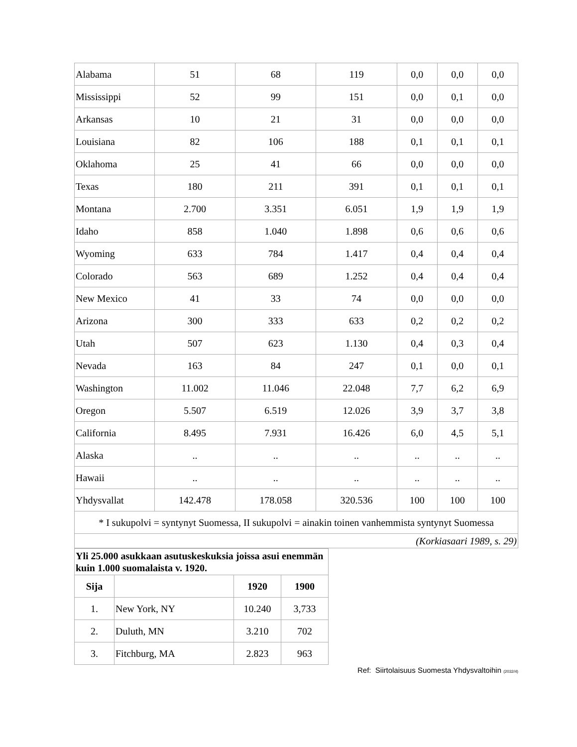| Alabama | 51 | 68 | 119 | 0,0 | 0,0 | 0,0 |
| Mississippi | 52 | 99 | 151 | 0,0 | 0,1 | 0,0 |
| Arkansas | 10 | 21 | 31 | 0,0 | 0,0 | 0,0 |
| Louisiana | 82 | 106 | 188 | 0,1 | 0,1 | 0,1 |
| Oklahoma | 25 | 41 | 66 | 0,0 | 0,0 | 0,0 |
| Texas | 180 | 211 | 391 | 0,1 | 0,1 | 0,1 |
| Montana | 2.700 | 3.351 | 6.051 | 1,9 | 1,9 | 1,9 |
| Idaho | 858 | 1.040 | 1.898 | 0,6 | 0,6 | 0,6 |
| Wyoming | 633 | 784 | 1.417 | 0,4 | 0,4 | 0,4 |
| Colorado | 563 | 689 | 1.252 | 0,4 | 0,4 | 0,4 |
| New Mexico | 41 | 33 | 74 | 0,0 | 0,0 | 0,0 |
| Arizona | 300 | 333 | 633 | 0,2 | 0,2 | 0,2 |
| Utah | 507 | 623 | 1.130 | 0,4 | 0,3 | 0,4 |
| Nevada | 163 | 84 | 247 | 0,1 | 0,0 | 0,1 |
| Washington | 11.002 | 11.046 | 22.048 | 7,7 | 6,2 | 6,9 |
| Oregon | 5.507 | 6.519 | 12.026 | 3,9 | 3,7 | 3,8 |
| California | 8.495 | 7.931 | 16.426 | 6,0 | 4,5 | 5,1 |
| Alaska | .. | .. | .. | .. | .. | .. |
| Hawaii | .. | .. | .. | .. | .. | .. |
| Yhdysvallat | 142.478 | 178.058 | 320.536 | 100 | 100 | 100 |
| * I sukupolvi = syntynyt Suomessa, II sukupolvi = ainakin toinen vanhemmista syntynyt Suomessa | | | | | | |
| (Korkiasaari 1989, s. 29) | | | | | | |
| Yli 25.000 asukkaan asutuskeskuksia joissa asui enemmän kuin 1.000 suomalaista v. 1920. | | | |
| --- | --- | --- | --- |
| Sija | | 1920 | 1900 |
| 1. | New York, NY | 10.240 | 3,733 |
| 2. | Duluth, MN | 3.210 | 702 |
| 3. | Fitchburg, MA | 2.823 | 963 |
Ref: Siirtolaisuus Suomesta Yhdysvaltoihin (2032/4)